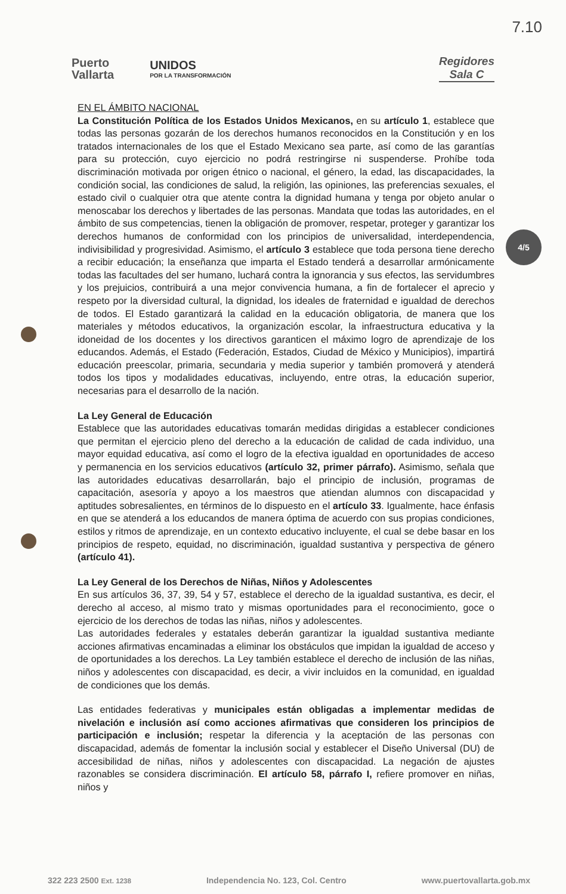7.10
Puerto
Vallarta
UNIDOS
POR LA TRANSFORMACIÓN
Regidores
Sala C
4/5
EN EL ÁMBITO NACIONAL
La Constitución Política de los Estados Unidos Mexicanos, en su artículo 1, establece que todas las personas gozarán de los derechos humanos reconocidos en la Constitución y en los tratados internacionales de los que el Estado Mexicano sea parte, así como de las garantías para su protección, cuyo ejercicio no podrá restringirse ni suspenderse. Prohíbe toda discriminación motivada por origen étnico o nacional, el género, la edad, las discapacidades, la condición social, las condiciones de salud, la religión, las opiniones, las preferencias sexuales, el estado civil o cualquier otra que atente contra la dignidad humana y tenga por objeto anular o menoscabar los derechos y libertades de las personas. Mandata que todas las autoridades, en el ámbito de sus competencias, tienen la obligación de promover, respetar, proteger y garantizar los derechos humanos de conformidad con los principios de universalidad, interdependencia, indivisibilidad y progresividad. Asimismo, el artículo 3 establece que toda persona tiene derecho a recibir educación; la enseñanza que imparta el Estado tenderá a desarrollar armónicamente todas las facultades del ser humano, luchará contra la ignorancia y sus efectos, las servidumbres y los prejuicios, contribuirá a una mejor convivencia humana, a fin de fortalecer el aprecio y respeto por la diversidad cultural, la dignidad, los ideales de fraternidad e igualdad de derechos de todos. El Estado garantizará la calidad en la educación obligatoria, de manera que los materiales y métodos educativos, la organización escolar, la infraestructura educativa y la idoneidad de los docentes y los directivos garanticen el máximo logro de aprendizaje de los educandos. Además, el Estado (Federación, Estados, Ciudad de México y Municipios), impartirá educación preescolar, primaria, secundaria y media superior y también promoverá y atenderá todos los tipos y modalidades educativas, incluyendo, entre otras, la educación superior, necesarias para el desarrollo de la nación.
La Ley General de Educación
Establece que las autoridades educativas tomarán medidas dirigidas a establecer condiciones que permitan el ejercicio pleno del derecho a la educación de calidad de cada individuo, una mayor equidad educativa, así como el logro de la efectiva igualdad en oportunidades de acceso y permanencia en los servicios educativos (artículo 32, primer párrafo). Asimismo, señala que las autoridades educativas desarrollarán, bajo el principio de inclusión, programas de capacitación, asesoría y apoyo a los maestros que atiendan alumnos con discapacidad y aptitudes sobresalientes, en términos de lo dispuesto en el artículo 33. Igualmente, hace énfasis en que se atenderá a los educandos de manera óptima de acuerdo con sus propias condiciones, estilos y ritmos de aprendizaje, en un contexto educativo incluyente, el cual se debe basar en los principios de respeto, equidad, no discriminación, igualdad sustantiva y perspectiva de género (artículo 41).
La Ley General de los Derechos de Niñas, Niños y Adolescentes
En sus artículos 36, 37, 39, 54 y 57, establece el derecho de la igualdad sustantiva, es decir, el derecho al acceso, al mismo trato y mismas oportunidades para el reconocimiento, goce o ejercicio de los derechos de todas las niñas, niños y adolescentes.
Las autoridades federales y estatales deberán garantizar la igualdad sustantiva mediante acciones afirmativas encaminadas a eliminar los obstáculos que impidan la igualdad de acceso y de oportunidades a los derechos. La Ley también establece el derecho de inclusión de las niñas, niños y adolescentes con discapacidad, es decir, a vivir incluidos en la comunidad, en igualdad de condiciones que los demás.
Las entidades federativas y municipales están obligadas a implementar medidas de nivelación e inclusión así como acciones afirmativas que consideren los principios de participación e inclusión; respetar la diferencia y la aceptación de las personas con discapacidad, además de fomentar la inclusión social y establecer el Diseño Universal (DU) de accesibilidad de niñas, niños y adolescentes con discapacidad. La negación de ajustes razonables se considera discriminación. El artículo 58, párrafo I, refiere promover en niñas, niños y
322 223 2500 Ext. 1238 Independencia No. 123, Col. Centro www.puertovallarta.gob.mx